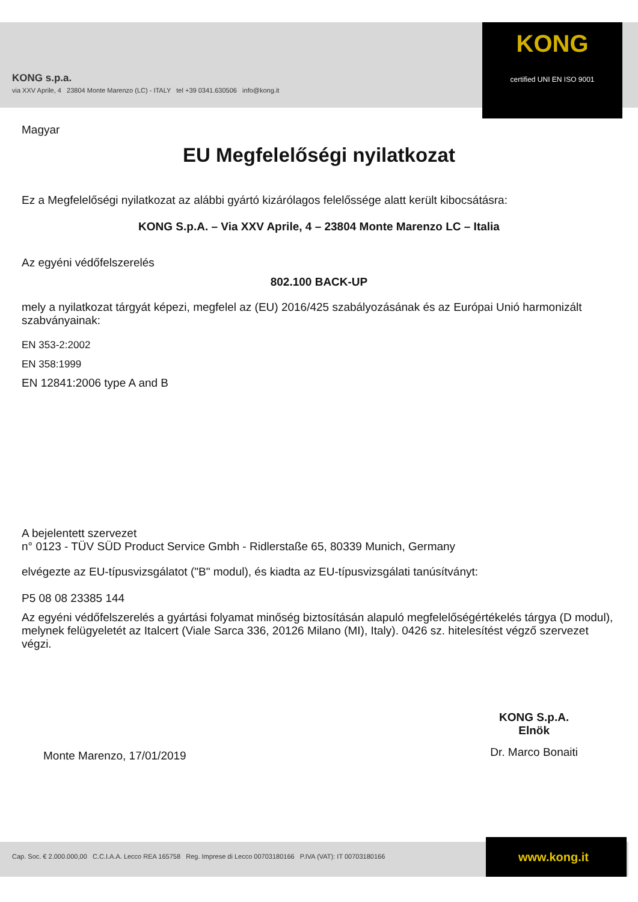KONG s.p.a.
via XXV Aprile, 4 23804 Monte Marenzo (LC) - ITALY tel +39 0341.630506 info@kong.it
KONG
certified UNI EN ISO 9001
Magyar
EU Megfelelőségi nyilatkozat
Ez a Megfelelőségi nyilatkozat az alábbi gyártó kizárólagos felelőssége alatt került kibocsátásra:
KONG S.p.A. – Via XXV Aprile, 4 – 23804 Monte Marenzo LC – Italia
Az egyéni védőfelszerelés
802.100 BACK-UP
mely a nyilatkozat tárgyát képezi, megfelel az (EU) 2016/425 szabályozásának és az Európai Unió harmonizált szabványainak:
EN 353-2:2002
EN 358:1999
EN 12841:2006 type A and B
A bejelentett szervezet
n° 0123 - TÜV SÜD Product Service Gmbh - Ridlerstaße 65, 80339 Munich, Germany
elvégezte az EU-típusvizsgálatot ("B" modul), és kiadta az EU-típusvizsgálati tanúsítványt:
P5 08 08 23385 144
Az egyéni védőfelszerelés a gyártási folyamat minőség biztosításán alapuló megfelelőségértékelés tárgya (D modul), melynek felügyeletét az Italcert (Viale Sarca 336, 20126 Milano (MI), Italy). 0426 sz. hitelesítést végző szervezet végzi.
Monte Marenzo, 17/01/2019
KONG S.p.A.
Elnök
Dr. Marco Bonaiti
Cap. Soc. € 2.000.000,00 C.C.I.A.A. Lecco REA 165758 Reg. Imprese di Lecco 00703180166 P.IVA (VAT): IT 00703180166
www.kong.it